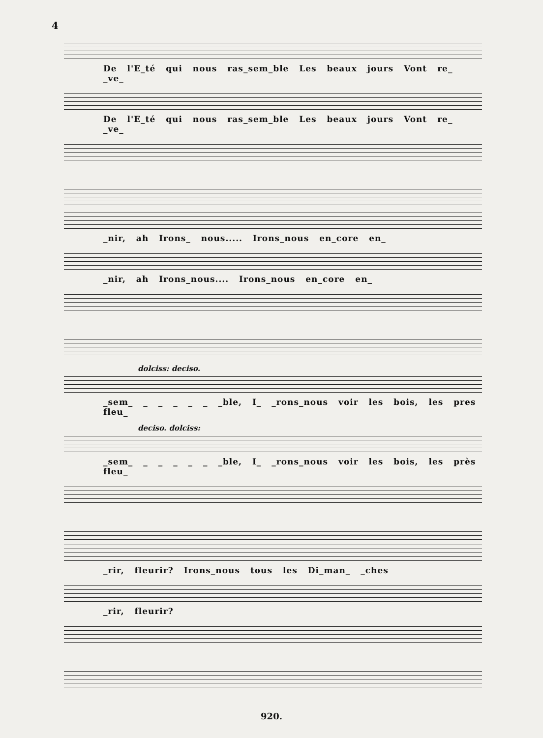4
De l'E_té qui nous ras_sem_ble Les beaux jours Vont re_ _ve_
De l'E_té qui nous ras_sem_ble Les beaux jours Vont re_ _ve_
_nir, ah Irons_ nous..... Irons_nous en_core en_
_nir, ah Irons_nous.... Irons_nous en_core en_
dolciss: deciso.
_sem_ _ _ _ _ _ _ble, I_ _rons_nous voir les bois, les pres fleu_
deciso. dolciss:
_sem_ _ _ _ _ _ _ble, I_ _rons_nous voir les bois, les près fleu_
_rir, fleurir? Irons_nous tous les Di_man_ _ches
_rir, fleurir?
920.